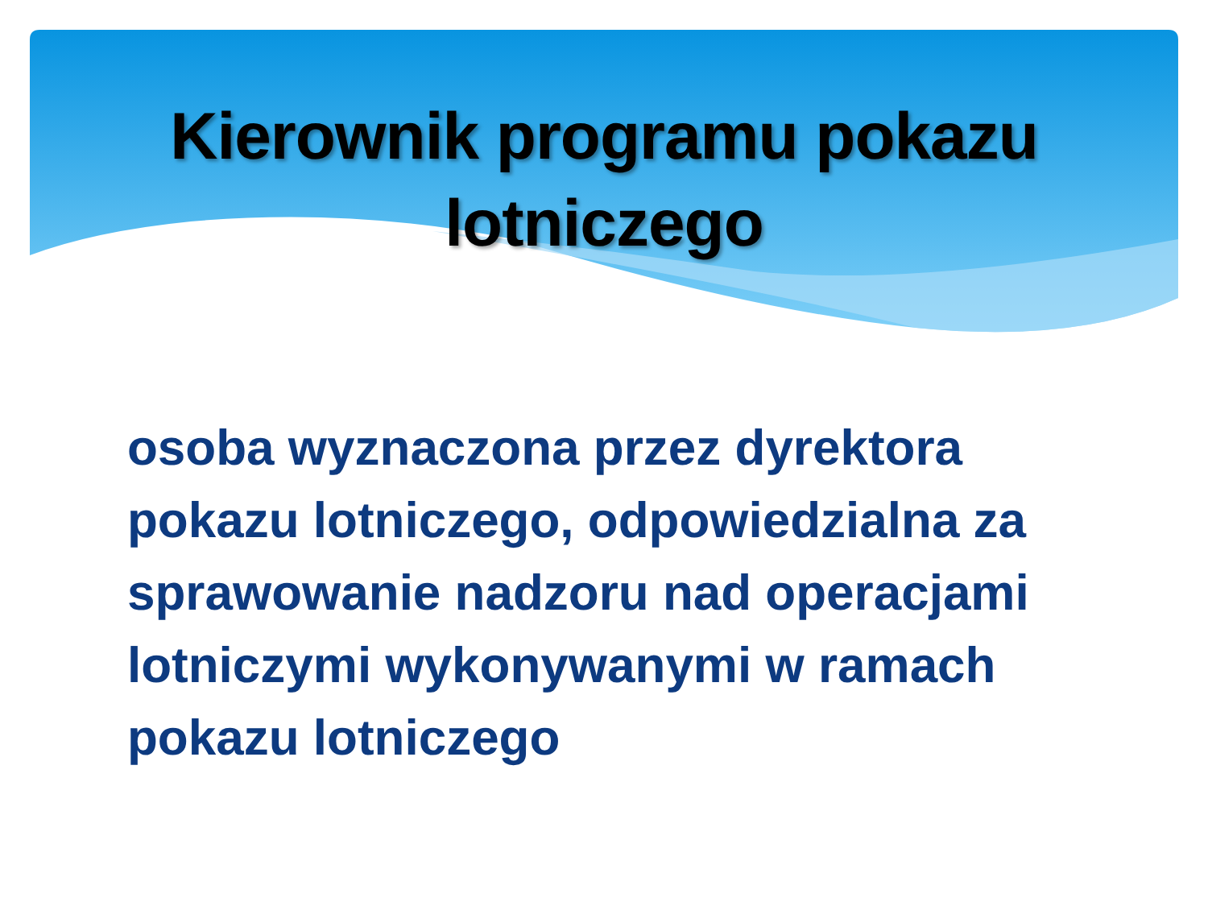Kierownik programu pokazu
lotniczego
osoba wyznaczona przez dyrektora pokazu lotniczego, odpowiedzialna za sprawowanie nadzoru nad operacjami lotniczymi wykonywanymi w ramach pokazu lotniczego